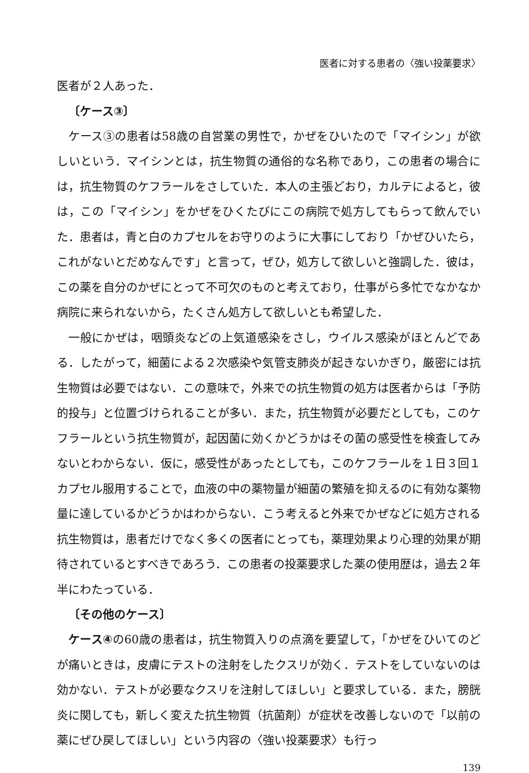医者に対する患者の〈強い投薬要求〉
医者が２人あった．
〔ケース③〕
ケース③の患者は58歳の自営業の男性で，かぜをひいたので「マイシン」が欲しいという．マイシンとは，抗生物質の通俗的な名称であり，この患者の場合には，抗生物質のケフラールをさしていた．本人の主張どおり，カルテによると，彼は，この「マイシン」をかぜをひくたびにこの病院で処方してもらって飲んでいた．患者は，青と白のカプセルをお守りのように大事にしており「かぜひいたら，これがないとだめなんです」と言って，ぜひ，処方して欲しいと強調した．彼は，この薬を自分のかぜにとって不可欠のものと考えており，仕事がら多忙でなかなか病院に来られないから，たくさん処方して欲しいとも希望した．
一般にかぜは，咽頭炎などの上気道感染をさし，ウイルス感染がほとんどである．したがって，細菌による２次感染や気管支肺炎が起きないかぎり，厳密には抗生物質は必要ではない．この意味で，外来での抗生物質の処方は医者からは「予防的投与」と位置づけられることが多い．また，抗生物質が必要だとしても，このケフラールという抗生物質が，起因菌に効くかどうかはその菌の感受性を検査してみないとわからない．仮に，感受性があったとしても，このケフラールを１日３回１カプセル服用することで，血液の中の薬物量が細菌の繁殖を抑えるのに有効な薬物量に達しているかどうかはわからない．こう考えると外来でかぜなどに処方される抗生物質は，患者だけでなく多くの医者にとっても，薬理効果より心理的効果が期待されているとすべきであろう．この患者の投薬要求した薬の使用歴は，過去２年半にわたっている．
〔その他のケース〕
ケース④の60歳の患者は，抗生物質入りの点滴を要望して，「かぜをひいてのどが痛いときは，皮膚にテストの注射をしたクスリが効く．テストをしていないのは効かない．テストが必要なクスリを注射してほしい」と要求している．また，膀胱炎に関しても，新しく変えた抗生物質（抗菌剤）が症状を改善しないので「以前の薬にぜひ戻してほしい」という内容の〈強い投薬要求〉も行っ
139